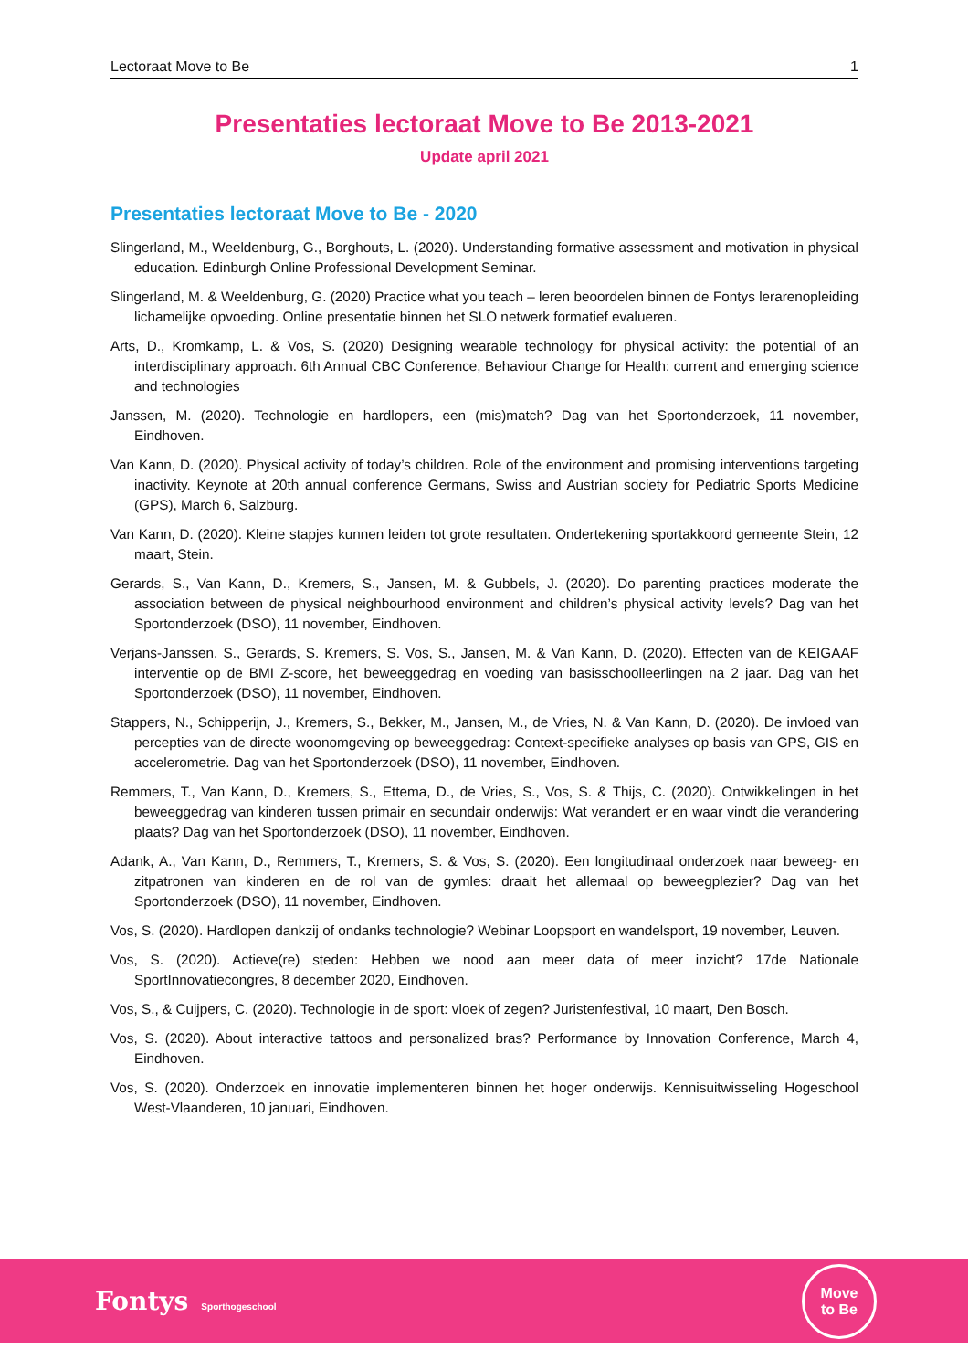Lectoraat Move to Be 1
Presentaties lectoraat Move to Be 2013-2021
Update april 2021
Presentaties lectoraat Move to Be - 2020
Slingerland, M., Weeldenburg, G., Borghouts, L. (2020). Understanding formative assessment and motivation in physical education. Edinburgh Online Professional Development Seminar.
Slingerland, M. & Weeldenburg, G. (2020) Practice what you teach – leren beoordelen binnen de Fontys lerarenopleiding lichamelijke opvoeding. Online presentatie binnen het SLO netwerk formatief evalueren.
Arts, D., Kromkamp, L. & Vos, S. (2020) Designing wearable technology for physical activity: the potential of an interdisciplinary approach. 6th Annual CBC Conference, Behaviour Change for Health: current and emerging science and technologies
Janssen, M. (2020). Technologie en hardlopers, een (mis)match? Dag van het Sportonderzoek, 11 november, Eindhoven.
Van Kann, D. (2020). Physical activity of today’s children. Role of the environment and promising interventions targeting inactivity. Keynote at 20th annual conference Germans, Swiss and Austrian society for Pediatric Sports Medicine (GPS), March 6, Salzburg.
Van Kann, D. (2020). Kleine stapjes kunnen leiden tot grote resultaten. Ondertekening sportakkoord gemeente Stein, 12 maart, Stein.
Gerards, S., Van Kann, D., Kremers, S., Jansen, M. & Gubbels, J. (2020). Do parenting practices moderate the association between de physical neighbourhood environment and children’s physical activity levels? Dag van het Sportonderzoek (DSO), 11 november, Eindhoven.
Verjans-Janssen, S., Gerards, S. Kremers, S. Vos, S., Jansen, M. & Van Kann, D. (2020). Effecten van de KEIGAAF interventie op de BMI Z-score, het beweeggedrag en voeding van basisschoolleerlingen na 2 jaar. Dag van het Sportonderzoek (DSO), 11 november, Eindhoven.
Stappers, N., Schipperijn, J., Kremers, S., Bekker, M., Jansen, M., de Vries, N. & Van Kann, D. (2020). De invloed van percepties van de directe woonomgeving op beweeggedrag: Context-specifieke analyses op basis van GPS, GIS en accelerometrie. Dag van het Sportonderzoek (DSO), 11 november, Eindhoven.
Remmers, T., Van Kann, D., Kremers, S., Ettema, D., de Vries, S., Vos, S. & Thijs, C. (2020). Ontwikkelingen in het beweeggedrag van kinderen tussen primair en secundair onderwijs: Wat verandert er en waar vindt die verandering plaats? Dag van het Sportonderzoek (DSO), 11 november, Eindhoven.
Adank, A., Van Kann, D., Remmers, T., Kremers, S. & Vos, S. (2020). Een longitudinaal onderzoek naar beweeg- en zitpatronen van kinderen en de rol van de gymles: draait het allemaal op beweegplezier? Dag van het Sportonderzoek (DSO), 11 november, Eindhoven.
Vos, S. (2020). Hardlopen dankzij of ondanks technologie? Webinar Loopsport en wandelsport, 19 november, Leuven.
Vos, S. (2020). Actieve(re) steden: Hebben we nood aan meer data of meer inzicht? 17de Nationale SportInnovatiecongres, 8 december 2020, Eindhoven.
Vos, S., & Cuijpers, C. (2020). Technologie in de sport: vloek of zegen? Juristenfestival, 10 maart, Den Bosch.
Vos, S. (2020). About interactive tattoos and personalized bras? Performance by Innovation Conference, March 4, Eindhoven.
Vos, S. (2020). Onderzoek en innovatie implementeren binnen het hoger onderwijs. Kennisuitwisseling Hogeschool West-Vlaanderen, 10 januari, Eindhoven.
Fontys Sporthogeschool
Move
to Be